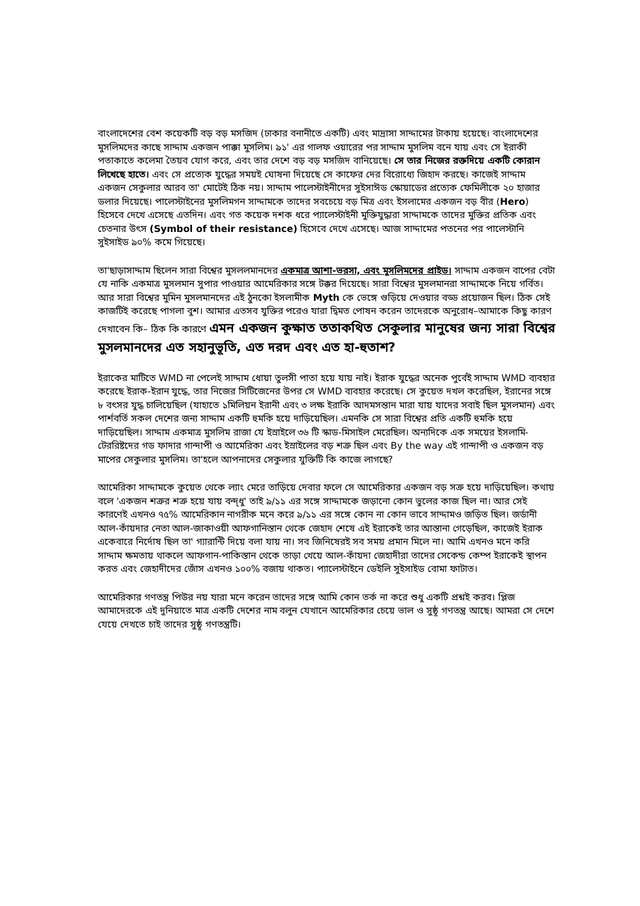বাংলাদেশের বেশ কয়েকটি বড় বড় মসজিদ (ঢাকার বনানীতে একটি) এবং মাদ্রাসা সাদ্দামের টাকায় হয়েছে। বাংলাদেশের মুসলিমদের কাছে সাদ্দাম একজন পাক্কা মুসলিম। ৯১' এর গালফ ওয়ারের পর সাদ্দাম মুসলিম বনে যায় এবং সে ইরাকী পতাকাতে কলেমা তৈয়ব যোগ করে, এবং তার দেশে বড় বড় মসজিদ বানিয়েছে। সে তার নিজের রক্তদিয়ে একটি কোরান লিখেছে হাতে। এবং সে প্রত্যেক যুদ্ধের সময়ই ঘোষনা দিয়েছে সে কাফের দের বিরোধ্যে জিহাদ করছে। কাজেই সাদ্দাম একজন সেকুলার আরব তা' মোটেই ঠিক নয়। সাদ্দাম পালেস্টাইনীদের সুইসাঈড স্কোয়াডের প্রত্যেক ফেমিলীকে ২০ হাজার ডলার দিয়েছে। পালেস্টাইনের মুসলিমগন সাদ্দামকে তাদের সবচেয়ে বড় মিত্র এবং ইসলামের একজন বড় বীর (Hero) হিসেবে দেখে এসেছে এতদিন। এবং গত কয়েক দশক ধরে প্যালেস্টাইনী মুক্তিযুদ্ধারা সাদ্দামকে তাদের মুক্তির প্রতিক এবং চেতনার উৎস (Symbol of their resistance) হিসেবে দেখে এসেছে। আজ সাদ্দামের পতনের পর পালেস্টানি সুইসাইড ৯০% কমে গিয়েছে।
তা'ছাড়াসাদ্দাম ছিলেন সারা বিশ্বের মুসললমানদের একমাত্র আশা-ভরসা, এবং মুসলিমদের প্রাইড। সাদ্দাম একজন বাপের বেটা যে নাকি একমাত্র মুসলমান সুপার পাওয়ার আমেরিকার সঙ্গে টক্কর দিয়েছে। সারা বিশ্বের মুসলমানরা সাদ্দামকে নিয়ে গর্বিত। আর সারা বিশ্বের মুমিন মুসলমানদের এই ঠুনকো ইসলামীক Myth কে ভেঙ্গে গুড়িয়ে দেওয়ার বড্ড প্রয়োজন ছিল। ঠিক সেই কাজটিই করেছে পাগলা বুশ। আমার এতসব যুক্তির পরেও যারা দ্বিমত পোষন করেন তাদেরকে অনুরোধ–আমাকে কিছু কারণ দেখাবেন কি– ঠিক কি কারণে এমন একজন কুক্ষাত ততাকথিত সেকুলার মানুষের জন্য সারা বিশ্বের মুসলমানদের এত সহানুভূতি, এত দরদ এবং এত হা-হুতাশ?
ইরাকের মাটিতে WMD না পেলেই সাদ্দাম ধোয়া তুলসী পাতা হয়ে যায় নাই। ইরাক যুদ্ধের অনেক পুর্বেই সাদ্দাম WMD ব্যবহার করেছে ইরাক-ইরান যুদ্ধে, তার নিজের সিটিজেনের উপর সে WMD ব্যবহার করেছে। সে কুয়েত দখল করেছিল, ইরানের সঙ্গে ৮ বৎসর যুদ্ধ চালিয়েছিল (যাহাতে ১মিলিয়ন ইরানী এবং ৩ লক্ষ ইরাকি আদমসন্তান মারা যায় যাদের সবাই ছিল মুসলমান) এবং পার্শবর্তি সকল দেশের জন্য সাদ্দাম একটি হুমকি হয়ে দাড়িয়েছিল। এমনকি সে সারা বিশ্বের প্রতি একটি হুমকি হয়ে দাড়িয়েছিল। সাদ্দাম একমাত্র মুসলিম রাজা যে ইস্রাইলে ৩৬ টি স্কাড-মিসাইল মেরেছিল। অন্যদিকে এক সময়ের ইসলামি-টেররিষ্টদের গড ফাদার গান্দাপী ও আমেরিকা এবং ইস্রাইলের বড় শত্রু ছিল এবং By the way এই গান্দাপী ও একজন বড় মাপের সেকুলার মুসলিম। তা'হলে আপনাদের সেকুলার যুক্তিটি কি কাজে লাগছে?
আমেরিকা সাদ্দামকে কুয়েত থেকে ল্যাং মেরে তাড়িয়ে দেবার ফলে সে আমেরিকার একজন বড় সত্রু হয়ে দাড়িয়েছিল। কথায় বলে 'একজন শত্রুর শত্রু হয়ে যায় বন্দ্ধু' তাই ৯/১১ এর সঙ্গে সাদ্দামকে জড়ানো কোন ভুলের কাজ ছিল না। আর সেই কারণেই এখনও ৭৫% আমেরিকান নাগরীক মনে করে ৯/১১ এর সঙ্গে কোন না কোন ভাবে সাদ্দামও জড়িত ছিল। জর্ডানী আল-কাঁয়দার নেতা আল-জাকাওয়ী আফগানিস্তান থেকে জেহাদ শেষে এই ইরাকেই তার আস্তানা গেড়েছিল, কাজেই ইরাক একেবারে নির্দোষ ছিল তা' গ্যারান্টি দিয়ে বলা যায় না। সব জিনিষেরই সব সময় প্রমান মিলে না। আমি এখনও মনে করি সাদ্দাম ক্ষমতায় থাকলে আফগান-পাকিস্তান থেকে তাড়া খেয়ে আল-কাঁয়দা জেহাদীরা তাদের সেকেন্ড কেম্প ইরাকেই স্থাপন করত এবং জেহাদীদের জোঁস এখনও ১০০% বজায় থাকত। প্যালেস্টাইনে ডেইলি সুইসাইড বোমা ফাটাত।
আমেরিকার গণতন্ত্র পিউর নয় যারা মনে করেন তাদের সঙ্গে আমি কোন তর্ক না করে শুধু একটি প্রশ্নই করব। প্লিজ আমাদেরকে এই দুনিয়াতে মাত্র একটি দেশের নাম বলুন যেখানে আমেরিকার চেয়ে ভাল ও সুষ্ঠূ গণতন্ত্র আছে। আমরা সে দেশে যেয়ে দেখতে চাই তাদের সুষ্ঠূ গণতন্ত্রটি।